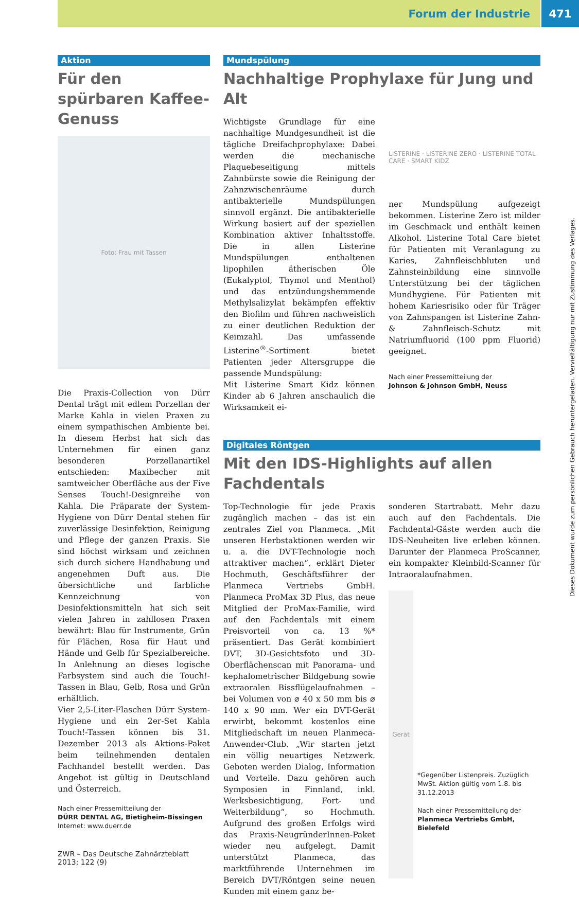Forum der Industrie 471
Aktion
Für den spürbaren Kaffee-Genuss
Foto: Frau mit Tassen
Die Praxis-Collection von Dürr Dental trägt mit edlem Porzellan der Marke Kahla in vielen Praxen zu einem sympathischen Ambiente bei. In diesem Herbst hat sich das Unternehmen für einen ganz besonderen Porzellanartikel entschieden: Maxibecher mit samtweicher Oberfläche aus der Five Senses Touch!-Designreihe von Kahla. Die Präparate der System-Hygiene von Dürr Dental stehen für zuverlässige Desinfektion, Reinigung und Pflege der ganzen Praxis. Sie sind höchst wirksam und zeichnen sich durch sichere Handhabung und angenehmen Duft aus. Die übersichtliche und farbliche Kennzeichnung von Desinfektionsmitteln hat sich seit vielen Jahren in zahllosen Praxen bewährt: Blau für Instrumente, Grün für Flächen, Rosa für Haut und Hände und Gelb für Spezialbereiche. In Anlehnung an dieses logische Farbsystem sind auch die Touch!-Tassen in Blau, Gelb, Rosa und Grün erhältlich.
Vier 2,5-Liter-Flaschen Dürr System-Hygiene und ein 2er-Set Kahla Touch!-Tassen können bis 31. Dezember 2013 als Aktions-Paket beim teilnehmenden dentalen Fachhandel bestellt werden. Das Angebot ist gültig in Deutschland und Österreich.
Nach einer Pressemitteilung der
DÜRR DENTAL AG, Bietigheim-Bissingen
Internet: www.duerr.de
ZWR – Das Deutsche Zahnärzteblatt 2013; 122 (9)
Mundspülung
Nachhaltige Prophylaxe für Jung und Alt
Wichtigste Grundlage für eine nachhaltige Mundgesundheit ist die tägliche Dreifachprophylaxe: Dabei werden die mechanische Plaquebeseitigung mittels Zahnbürste sowie die Reinigung der Zahnzwischenräume durch antibakterielle Mundspülungen sinnvoll ergänzt. Die antibakterielle Wirkung basiert auf der speziellen Kombination aktiver Inhaltsstoffe. Die in allen Listerine Mundspülungen enthaltenen lipophilen ätherischen Öle (Eukalyptol, Thymol und Menthol) und das entzündungshemmende Methylsalizylat bekämpfen effektiv den Biofilm und führen nachweislich zu einer deutlichen Reduktion der Keimzahl. Das umfassende Listerine<sup>®</sup>-Sortiment bietet Patienten jeder Altersgruppe die passende Mundspülung:
Mit Listerine Smart Kidz können Kinder ab 6 Jahren anschaulich die Wirksamkeit ei-
LISTERINE · LISTERINE ZERO · LISTERINE TOTAL CARE · SMART KIDZ
ner Mundspülung aufgezeigt bekommen. Listerine Zero ist milder im Geschmack und enthält keinen Alkohol. Listerine Total Care bietet für Patienten mit Veranlagung zu Karies, Zahnfleischbluten und Zahnsteinbildung eine sinnvolle Unterstützung bei der täglichen Mundhygiene. Für Patienten mit hohem Kariesrisiko oder für Träger von Zahnspangen ist Listerine Zahn- & Zahnfleisch-Schutz mit Natriumfluorid (100 ppm Fluorid) geeignet.
Nach einer Pressemitteilung der
Johnson & Johnson GmbH, Neuss
Digitales Röntgen
Mit den IDS-Highlights auf allen Fachdentals
Top-Technologie für jede Praxis zugänglich machen – das ist ein zentrales Ziel von Planmeca. „Mit unseren Herbstaktionen werden wir u. a. die DVT-Technologie noch attraktiver machen“, erklärt Dieter Hochmuth, Geschäftsführer der Planmeca Vertriebs GmbH. Planmeca ProMax 3D Plus, das neue Mitglied der ProMax-Familie, wird auf den Fachdentals mit einem Preisvorteil von ca. 13 %* präsentiert. Das Gerät kombiniert DVT, 3D-Gesichtsfoto und 3D-Oberflächenscan mit Panorama- und kephalometrischer Bildgebung sowie extraoralen Bissflügelaufnahmen – bei Volumen von ⌀ 40 x 50 mm bis ⌀ 140 x 90 mm. Wer ein DVT-Gerät erwirbt, bekommt kostenlos eine Mitgliedschaft im neuen Planmeca-Anwender-Club. „Wir starten jetzt ein völlig neuartiges Netzwerk. Geboten werden Dialog, Information und Vorteile. Dazu gehören auch Symposien in Finnland, inkl. Werksbesichtigung, Fort- und Weiterbildung“, so Hochmuth. Aufgrund des großen Erfolgs wird das Praxis-NeugründerInnen-Paket wieder neu aufgelegt. Damit unterstützt Planmeca, das marktführende Unternehmen im Bereich DVT/Röntgen seine neuen Kunden mit einem ganz be-
sonderen Startrabatt. Mehr dazu auch auf den Fachdentals. Die Fachdental-Gäste werden auch die IDS-Neuheiten live erleben können. Darunter der Planmeca ProScanner, ein kompakter Kleinbild-Scanner für Intraoralaufnahmen.
Gerät
*Gegenüber Listenpreis. Zuzüglich MwSt. Aktion gültig vom 1.8. bis 31.12.2013
Nach einer Pressemitteilung der
Planmeca Vertriebs GmbH, Bielefeld
Dieses Dokument wurde zum persönlichen Gebrauch heruntergeladen. Vervielfältigung nur mit Zustimmung des Verlages.